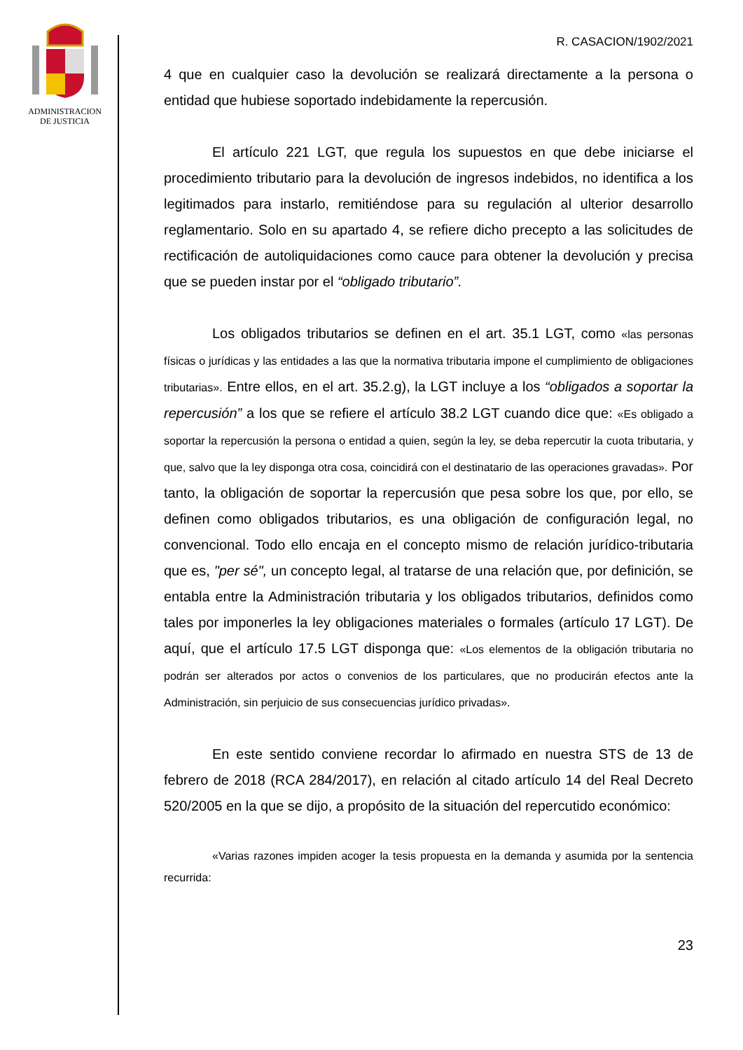ADMINISTRACION
DE JUSTICIA
R. CASACION/1902/2021
4 que en cualquier caso la devolución se realizará directamente a la persona o entidad que hubiese soportado indebidamente la repercusión.
El artículo 221 LGT, que regula los supuestos en que debe iniciarse el procedimiento tributario para la devolución de ingresos indebidos, no identifica a los legitimados para instarlo, remitiéndose para su regulación al ulterior desarrollo reglamentario. Solo en su apartado 4, se refiere dicho precepto a las solicitudes de rectificación de autoliquidaciones como cauce para obtener la devolución y precisa que se pueden instar por el “obligado tributario”.
Los obligados tributarios se definen en el art. 35.1 LGT, como «las personas físicas o jurídicas y las entidades a las que la normativa tributaria impone el cumplimiento de obligaciones tributarias». Entre ellos, en el art. 35.2.g), la LGT incluye a los “obligados a soportar la repercusión” a los que se refiere el artículo 38.2 LGT cuando dice que: «Es obligado a soportar la repercusión la persona o entidad a quien, según la ley, se deba repercutir la cuota tributaria, y que, salvo que la ley disponga otra cosa, coincidirá con el destinatario de las operaciones gravadas». Por tanto, la obligación de soportar la repercusión que pesa sobre los que, por ello, se definen como obligados tributarios, es una obligación de configuración legal, no convencional. Todo ello encaja en el concepto mismo de relación jurídico-tributaria que es, "per sé", un concepto legal, al tratarse de una relación que, por definición, se entabla entre la Administración tributaria y los obligados tributarios, definidos como tales por imponerles la ley obligaciones materiales o formales (artículo 17 LGT). De aquí, que el artículo 17.5 LGT disponga que: «Los elementos de la obligación tributaria no podrán ser alterados por actos o convenios de los particulares, que no producirán efectos ante la Administración, sin perjuicio de sus consecuencias jurídico privadas».
En este sentido conviene recordar lo afirmado en nuestra STS de 13 de febrero de 2018 (RCA 284/2017), en relación al citado artículo 14 del Real Decreto 520/2005 en la que se dijo, a propósito de la situación del repercutido económico:
«Varias razones impiden acoger la tesis propuesta en la demanda y asumida por la sentencia recurrida:
23